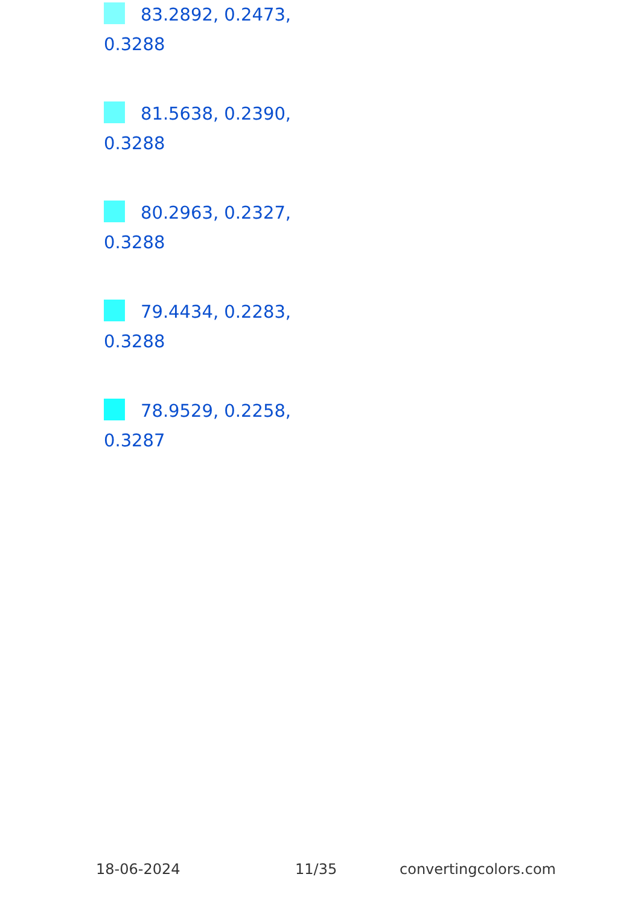83.2892, 0.2473, 0.3288
81.5638, 0.2390, 0.3288
80.2963, 0.2327, 0.3288
79.4434, 0.2283, 0.3288
78.9529, 0.2258, 0.3287
18-06-2024 11/35 convertingcolors.com